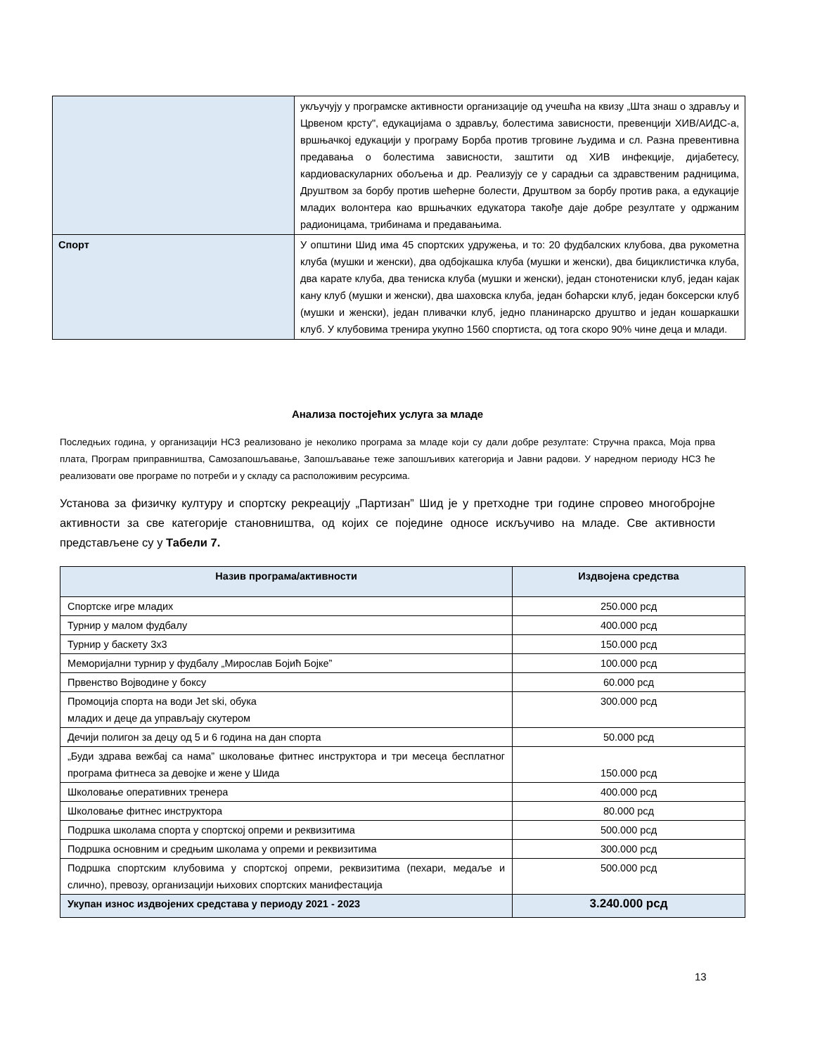| | укључују у програмске активности организације од учешћа на квизу „Шта знаш о здрављу и Црвеном крсту", едукацијама о здрављу, болестима зависности, превенцији ХИВ/АИДС-а, вршњачкој едукацији у програму Борба против трговине људима и сл. Разна превентивна предавања о болестима зависности, заштити од ХИВ инфекције, дијабетесу, кардиоваскуларних обољења и др. Реализују се у сарадњи са здравственим радницима, Друштвом за борбу против шећерне болести, Друштвом за борбу против рака, а едукације младих волонтера као вршњачких едукатора такође даје добре резултате у одржаним радионицама, трибинама и предавањима. |
| Спорт | У општини Шид има 45 спортских удружења, и то: 20 фудбалских клубова, два рукометна клуба (мушки и женски), два одбојкашка клуба (мушки и женски), два бициклистичка клуба, два карате клуба, два тениска клуба (мушки и женски), један стонотениски клуб, један кајак кану клуб (мушки и женски), два шаховска клуба, један боћарски клуб, један боксерски клуб (мушки и женски), један пливачки клуб, једно планинарско друштво и један кошаркашки клуб. У клубовима тренира укупно 1560 спортиста, од тога скоро 90% чине деца и млади. |
Анализа постојећих услуга за младе
Последњих година, у организацији НСЗ реализовано је неколико програма за младе који су дали добре резултате: Стручна пракса, Моја прва плата, Програм приправништва, Самозапошљавање, Запошљавање теже запошљивих категорија и Јавни радови. У наредном периоду НСЗ ће реализовати ове програме по потреби и у складу са расположивим ресурсима.
Установа за физичку културу и спортску рекреацију „Партизан” Шид је у претходне три године спровео многобројне активности за све категорије становништва, од којих се поједине односе искључиво на младе. Све активности представљене су у Табели 7.
| Назив програма/активности | Издвојена средства |
| --- | --- |
| Спортске игре младих | 250.000 рсд |
| Турнир у малом фудбалу | 400.000 рсд |
| Турнир у баскету 3x3 | 150.000 рсд |
| Меморијални турнир у фудбалу „Мирослав Бојић Бојке” | 100.000 рсд |
| Првенство Војводине у боксу | 60.000 рсд |
| Промоција спорта на води Jet ski, обука младих и деце да управљају скутером | 300.000 рсд |
| Дечији полигон за децу од 5 и 6 година на дан спорта | 50.000 рсд |
| „Буди здрава вежбај са нама” школовање фитнес инструктора и три месеца бесплатног програма фитнеса за девојке и жене у Шида | 150.000 рсд |
| Школовање оперативних тренера | 400.000 рсд |
| Школовање фитнес инструктора | 80.000 рсд |
| Подршка школама спорта у спортској опреми и реквизитима | 500.000 рсд |
| Подршка основним и средњим школама у опреми и реквизитима | 300.000 рсд |
| Подршка спортским клубовима у спортској опреми, реквизитима (пехари, медаље и слично), превозу, организацији њихових спортских манифестација | 500.000 рсд |
| Укупан износ издвојених средстава у периоду 2021 - 2023 | 3.240.000 рсд |
13